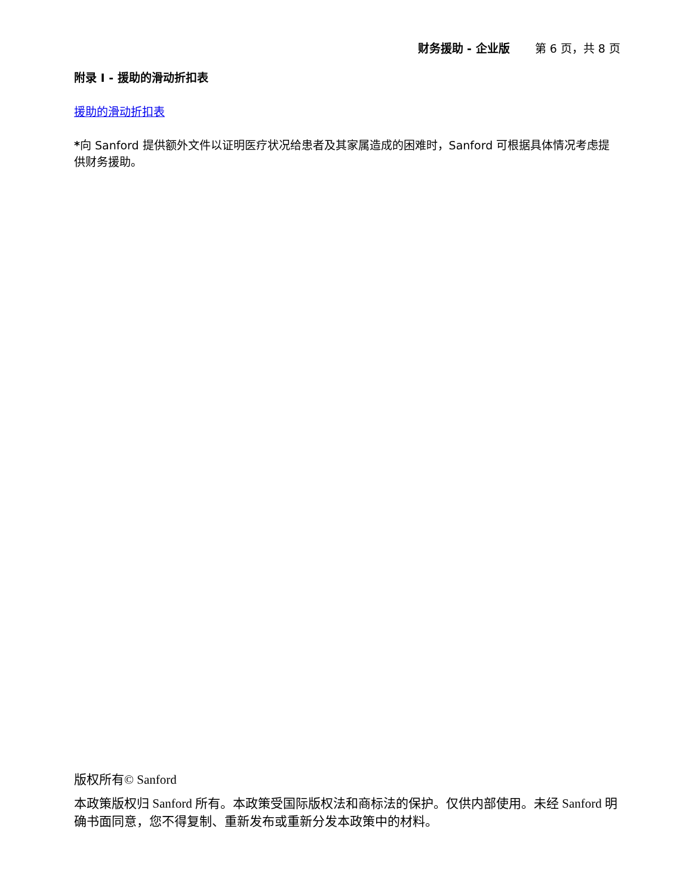财务援助 - 企业版 第 6 页，共 8 页
附录 I - 援助的滑动折扣表
援助的滑动折扣表
*向 Sanford 提供额外文件以证明医疗状况给患者及其家属造成的困难时，Sanford 可根据具体情况考虑提供财务援助。
版权所有© Sanford
本政策版权归 Sanford 所有。本政策受国际版权法和商标法的保护。仅供内部使用。未经 Sanford 明确书面同意，您不得复制、重新发布或重新分发本政策中的材料。